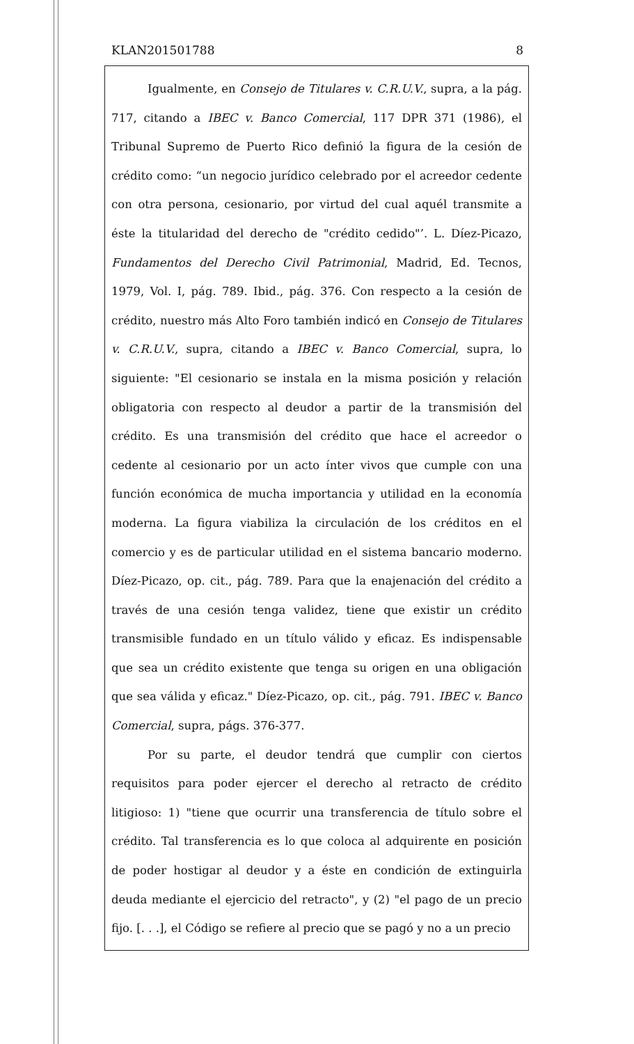KLAN201501788 8
Igualmente, en Consejo de Titulares v. C.R.U.V., supra, a la pág. 717, citando a IBEC v. Banco Comercial, 117 DPR 371 (1986), el Tribunal Supremo de Puerto Rico definió la figura de la cesión de crédito como: “un negocio jurídico celebrado por el acreedor cedente con otra persona, cesionario, por virtud del cual aquél transmite a éste la titularidad del derecho de "crédito cedido"’. L. Díez-Picazo, Fundamentos del Derecho Civil Patrimonial, Madrid, Ed. Tecnos, 1979, Vol. I, pág. 789. Ibid., pág. 376. Con respecto a la cesión de crédito, nuestro más Alto Foro también indicó en Consejo de Titulares v. C.R.U.V., supra, citando a IBEC v. Banco Comercial, supra, lo siguiente: "El cesionario se instala en la misma posición y relación obligatoria con respecto al deudor a partir de la transmisión del crédito. Es una transmisión del crédito que hace el acreedor o cedente al cesionario por un acto ínter vivos que cumple con una función económica de mucha importancia y utilidad en la economía moderna. La figura viabiliza la circulación de los créditos en el comercio y es de particular utilidad en el sistema bancario moderno. Díez-Picazo, op. cit., pág. 789. Para que la enajenación del crédito a través de una cesión tenga validez, tiene que existir un crédito transmisible fundado en un título válido y eficaz. Es indispensable que sea un crédito existente que tenga su origen en una obligación que sea válida y eficaz." Díez-Picazo, op. cit., pág. 791. IBEC v. Banco Comercial, supra, págs. 376-377.
Por su parte, el deudor tendrá que cumplir con ciertos requisitos para poder ejercer el derecho al retracto de crédito litigioso: 1) "tiene que ocurrir una transferencia de título sobre el crédito. Tal transferencia es lo que coloca al adquirente en posición de poder hostigar al deudor y a éste en condición de extinguirla deuda mediante el ejercicio del retracto", y (2) "el pago de un precio fijo. [. . .], el Código se refiere al precio que se pagó y no a un precio